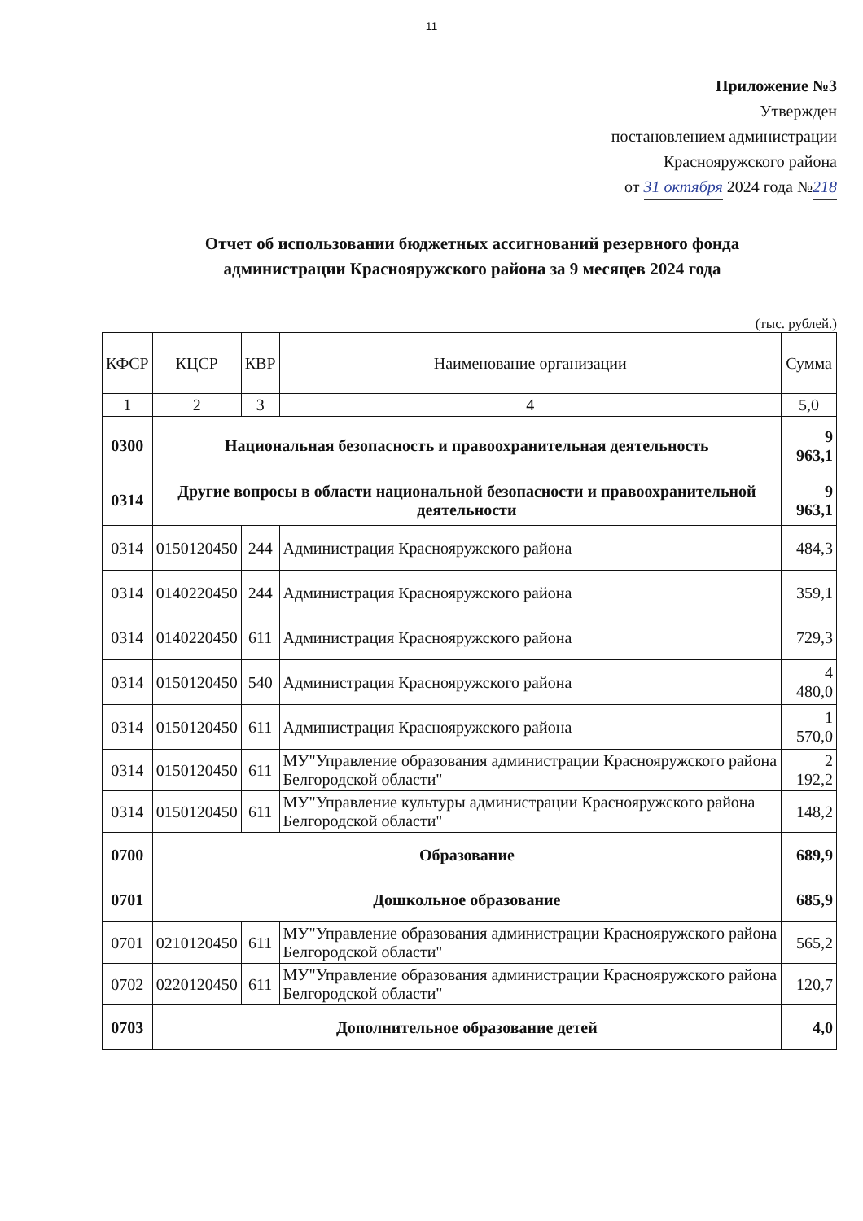11
Приложение №3
Утвержден
постановлением администрации
Краснояружского района
от 31 октября 2024 года №218
Отчет об использовании бюджетных ассигнований резервного фонда администрации Краснояружского района за 9 месяцев 2024 года
(тыс. рублей.)
| КФСР | КЦСР | КВР | Наименование организации | Сумма |
| --- | --- | --- | --- | --- |
| 1 | 2 | 3 | 4 | 5,0 |
| 0300 | Национальная безопасность и правоохранительная деятельность | | | 9 963,1 |
| 0314 | Другие вопросы в области национальной безопасности и правоохранительной деятельности | | | 9 963,1 |
| 0314 | 0150120450 | 244 | Администрация Краснояружского района | 484,3 |
| 0314 | 0140220450 | 244 | Администрация Краснояружского района | 359,1 |
| 0314 | 0140220450 | 611 | Администрация Краснояружского района | 729,3 |
| 0314 | 0150120450 | 540 | Администрация Краснояружского района | 4 480,0 |
| 0314 | 0150120450 | 611 | Администрация Краснояружского района | 1 570,0 |
| 0314 | 0150120450 | 611 | МУ"Управление образования администрации Краснояружского района Белгородской области" | 2 192,2 |
| 0314 | 0150120450 | 611 | МУ"Управление культуры администрации Краснояружского района Белгородской области" | 148,2 |
| 0700 | Образование | | | 689,9 |
| 0701 | Дошкольное образование | | | 685,9 |
| 0701 | 0210120450 | 611 | МУ"Управление образования администрации Краснояружского района Белгородской области" | 565,2 |
| 0702 | 0220120450 | 611 | МУ"Управление образования администрации Краснояружского района Белгородской области" | 120,7 |
| 0703 | Дополнительное образование детей | | | 4,0 |